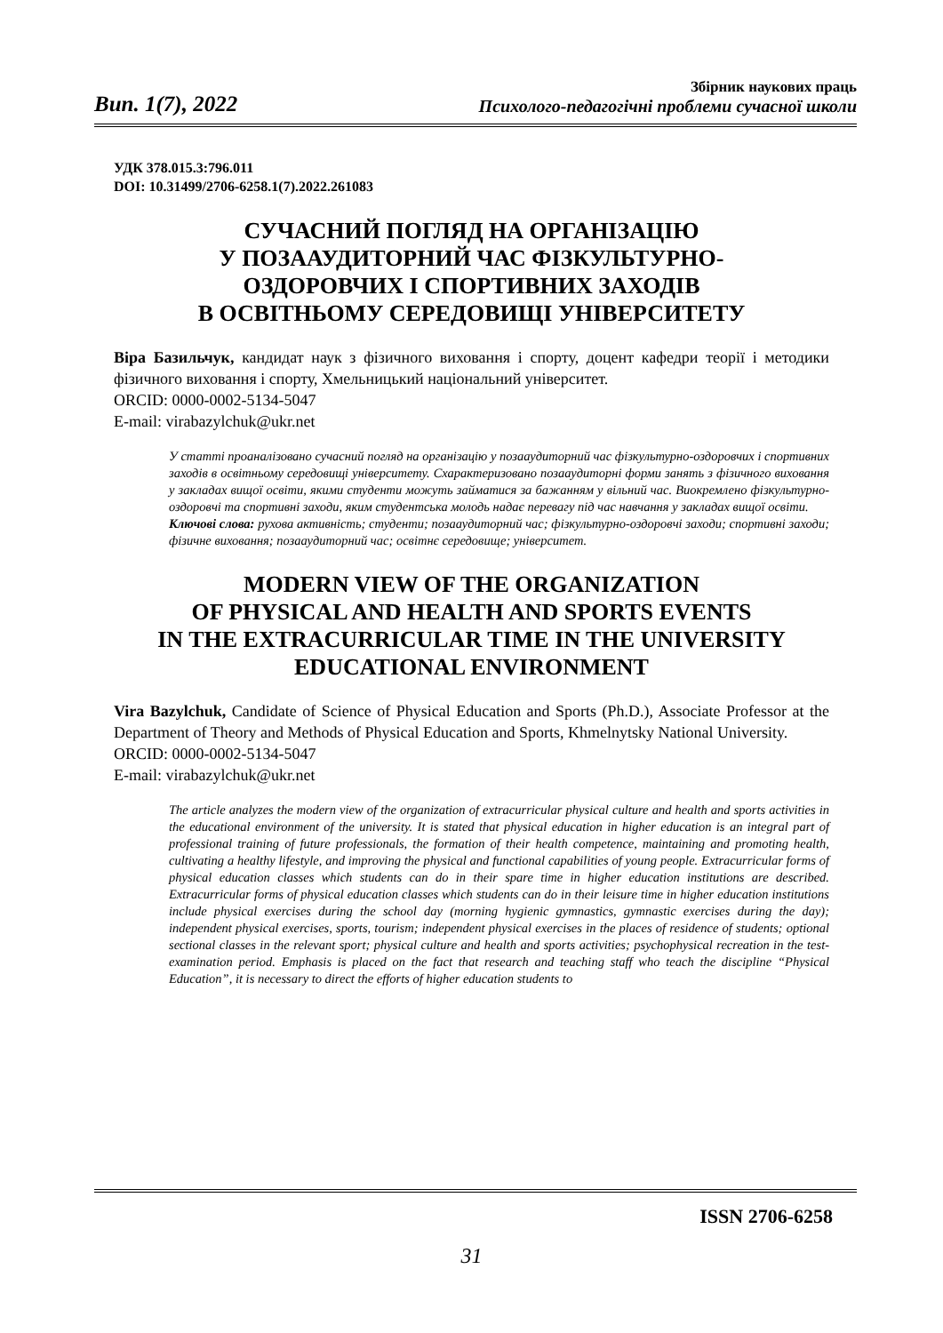Вип. 1(7), 2022
Збірник наукових праць
Психолого-педагогічні проблеми сучасної школи
УДК 378.015.3:796.011
DOI: 10.31499/2706-6258.1(7).2022.261083
СУЧАСНИЙ ПОГЛЯД НА ОРГАНІЗАЦІЮ
У ПОЗААУДИТОРНИЙ ЧАС ФІЗКУЛЬТУРНО-
ОЗДОРОВЧИХ І СПОРТИВНИХ ЗАХОДІВ
В ОСВІТНЬОМУ СЕРЕДОВИЩІ УНІВЕРСИТЕТУ
Віра Базильчук, кандидат наук з фізичного виховання і спорту, доцент кафедри теорії і методики фізичного виховання і спорту, Хмельницький національний університет.
ORCID: 0000-0002-5134-5047
E-mail: virabazylchuk@ukr.net
У статті проаналізовано сучасний погляд на організацію у позааудиторний час фізкультурно-оздоровчих і спортивних заходів в освітньому середовищі університету. Схарактеризовано позааудиторні форми занять з фізичного виховання у закладах вищої освіти, якими студенти можуть займатися за бажанням у вільний час. Виокремлено фізкультурно-оздоровчі та спортивні заходи, яким студентська молодь надає перевагу під час навчання у закладах вищої освіти.
Ключові слова: рухова активність; студенти; позааудиторний час; фізкультурно-оздоровчі заходи; спортивні заходи; фізичне виховання; позааудиторний час; освітнє середовище; університет.
MODERN VIEW OF THE ORGANIZATION
OF PHYSICAL AND HEALTH AND SPORTS EVENTS
IN THE EXTRACURRICULAR TIME IN THE UNIVERSITY
EDUCATIONAL ENVIRONMENT
Vira Bazylchuk, Candidate of Science of Physical Education and Sports (Ph.D.), Associate Professor at the Department of Theory and Methods of Physical Education and Sports, Khmelnytsky National University.
ORCID: 0000-0002-5134-5047
E-mail: virabazylchuk@ukr.net
The article analyzes the modern view of the organization of extracurricular physical culture and health and sports activities in the educational environment of the university. It is stated that physical education in higher education is an integral part of professional training of future professionals, the formation of their health competence, maintaining and promoting health, cultivating a healthy lifestyle, and improving the physical and functional capabilities of young people. Extracurricular forms of physical education classes which students can do in their spare time in higher education institutions are described. Extracurricular forms of physical education classes which students can do in their leisure time in higher education institutions include physical exercises during the school day (morning hygienic gymnastics, gymnastic exercises during the day); independent physical exercises, sports, tourism; independent physical exercises in the places of residence of students; optional sectional classes in the relevant sport; physical culture and health and sports activities; psychophysical recreation in the test-examination period. Emphasis is placed on the fact that research and teaching staff who teach the discipline “Physical Education”, it is necessary to direct the efforts of higher education students to
ISSN 2706-6258
31